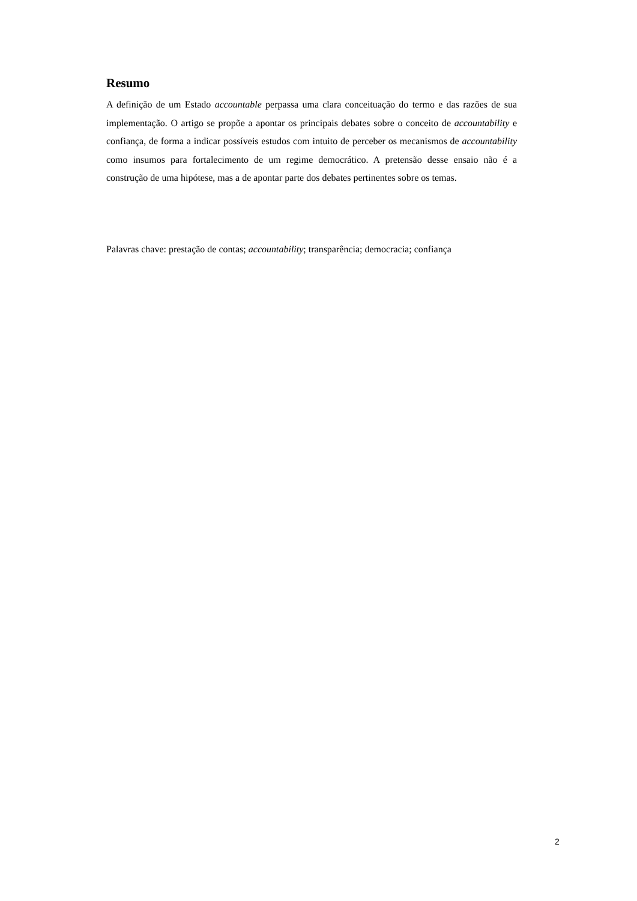Resumo
A definição de um Estado accountable perpassa uma clara conceituação do termo e das razões de sua implementação. O artigo se propõe a apontar os principais debates sobre o conceito de accountability e confiança, de forma a indicar possíveis estudos com intuito de perceber os mecanismos de accountability como insumos para fortalecimento de um regime democrático. A pretensão desse ensaio não é a construção de uma hipótese, mas a de apontar parte dos debates pertinentes sobre os temas.
Palavras chave: prestação de contas; accountability; transparência; democracia; confiança
2